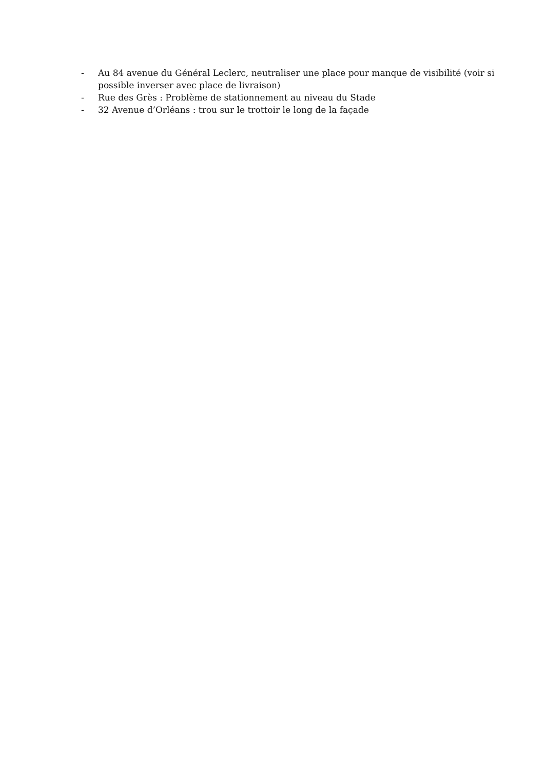- Au 84 avenue du Général Leclerc, neutraliser une place pour manque de visibilité (voir si possible inverser avec place de livraison)
- Rue des Grès : Problème de stationnement au niveau du Stade
- 32 Avenue d’Orléans : trou sur le trottoir le long de la façade